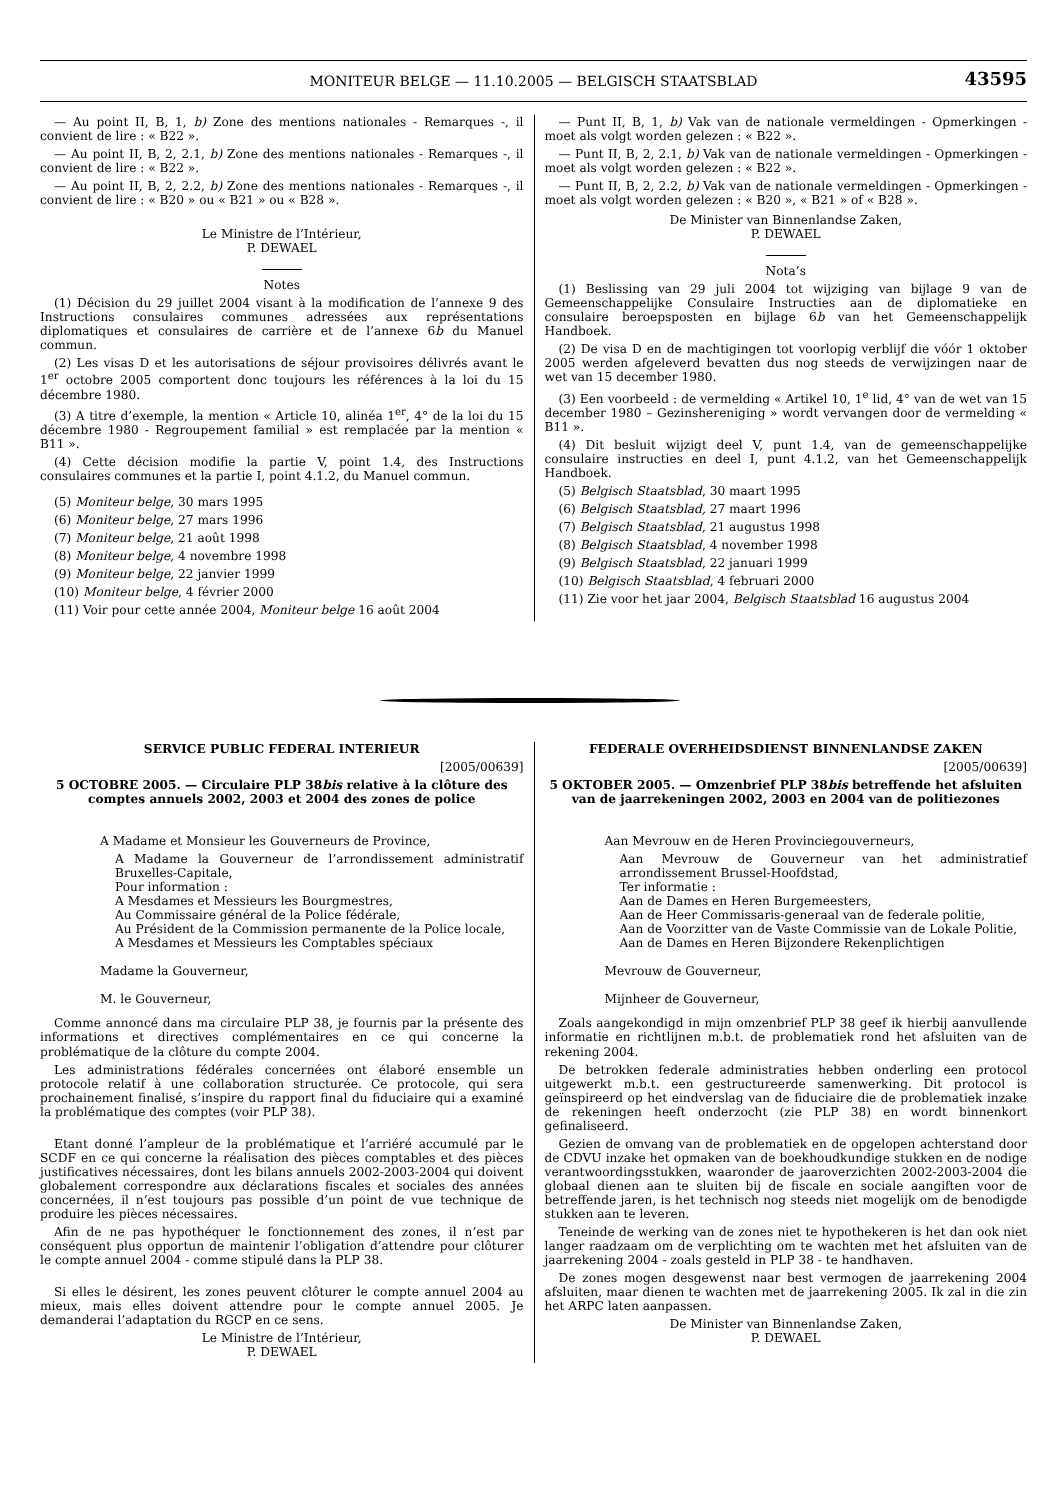MONITEUR BELGE — 11.10.2005 — BELGISCH STAATSBLAD
43595
— Au point II, B, 1, b) Zone des mentions nationales - Remarques -, il convient de lire : « B22 ».
— Au point II, B, 2, 2.1, b) Zone des mentions nationales - Remarques -, il convient de lire : « B22 ».
— Au point II, B, 2, 2.2, b) Zone des mentions nationales - Remarques -, il convient de lire : « B20 » ou « B21 » ou « B28 ».
Le Ministre de l’Intérieur,
P. DEWAEL
Notes
(1) Décision du 29 juillet 2004 visant à la modification de l’annexe 9 des Instructions consulaires communes adressées aux représentations diplomatiques et consulaires de carrière et de l’annexe 6b du Manuel commun.
(2) Les visas D et les autorisations de séjour provisoires délivrés avant le 1<sup>er</sup> octobre 2005 comportent donc toujours les références à la loi du 15 décembre 1980.
(3) A titre d’exemple, la mention « Article 10, alinéa 1<sup>er</sup>, 4° de la loi du 15 décembre 1980 - Regroupement familial » est remplacée par la mention « B11 ».
(4) Cette décision modifie la partie V, point 1.4, des Instructions consulaires communes et la partie I, point 4.1.2, du Manuel commun.
(5) Moniteur belge, 30 mars 1995
(6) Moniteur belge, 27 mars 1996
(7) Moniteur belge, 21 août 1998
(8) Moniteur belge, 4 novembre 1998
(9) Moniteur belge, 22 janvier 1999
(10) Moniteur belge, 4 février 2000
(11) Voir pour cette année 2004, Moniteur belge 16 août 2004
— Punt II, B, 1, b) Vak van de nationale vermeldingen - Opmerkingen - moet als volgt worden gelezen : « B22 ».
— Punt II, B, 2, 2.1, b) Vak van de nationale vermeldingen - Opmerkingen - moet als volgt worden gelezen : « B22 ».
— Punt II, B, 2, 2.2, b) Vak van de nationale vermeldingen - Opmerkingen - moet als volgt worden gelezen : « B20 », « B21 » of « B28 ».
De Minister van Binnenlandse Zaken,
P. DEWAEL
Nota’s
(1) Beslissing van 29 juli 2004 tot wijziging van bijlage 9 van de Gemeenschappelijke Consulaire Instructies aan de diplomatieke en consulaire beroepsposten en bijlage 6b van het Gemeenschappelijk Handboek.
(2) De visa D en de machtigingen tot voorlopig verblijf die vóór 1 oktober 2005 werden afgeleverd bevatten dus nog steeds de verwijzingen naar de wet van 15 december 1980.
(3) Een voorbeeld : de vermelding « Artikel 10, 1<sup>e</sup> lid, 4° van de wet van 15 december 1980 – Gezinshereniging » wordt vervangen door de vermelding « B11 ».
(4) Dit besluit wijzigt deel V, punt 1.4, van de gemeenschappelijke consulaire instructies en deel I, punt 4.1.2, van het Gemeenschappelijk Handboek.
(5) Belgisch Staatsblad, 30 maart 1995
(6) Belgisch Staatsblad, 27 maart 1996
(7) Belgisch Staatsblad, 21 augustus 1998
(8) Belgisch Staatsblad, 4 november 1998
(9) Belgisch Staatsblad, 22 januari 1999
(10) Belgisch Staatsblad, 4 februari 2000
(11) Zie voor het jaar 2004, Belgisch Staatsblad 16 augustus 2004
SERVICE PUBLIC FEDERAL INTERIEUR
[2005/00639]
5 OCTOBRE 2005. — Circulaire PLP 38bis relative à la clôture des comptes annuels 2002, 2003 et 2004 des zones de police
A Madame et Monsieur les Gouverneurs de Province,
A Madame la Gouverneur de l’arrondissement administratif Bruxelles-Capitale,
Pour information :
A Mesdames et Messieurs les Bourgmestres,
Au Commissaire général de la Police fédérale,
Au Président de la Commission permanente de la Police locale,
A Mesdames et Messieurs les Comptables spéciaux
Madame la Gouverneur,
M. le Gouverneur,
Comme annoncé dans ma circulaire PLP 38, je fournis par la présente des informations et directives complémentaires en ce qui concerne la problématique de la clôture du compte 2004.
Les administrations fédérales concernées ont élaboré ensemble un protocole relatif à une collaboration structurée. Ce protocole, qui sera prochainement finalisé, s’inspire du rapport final du fiduciaire qui a examiné la problématique des comptes (voir PLP 38).
Etant donné l’ampleur de la problématique et l’arriéré accumulé par le SCDF en ce qui concerne la réalisation des pièces comptables et des pièces justificatives nécessaires, dont les bilans annuels 2002-2003-2004 qui doivent globalement correspondre aux déclarations fiscales et sociales des années concernées, il n’est toujours pas possible d’un point de vue technique de produire les pièces nécessaires.
Afin de ne pas hypothéquer le fonctionnement des zones, il n’est par conséquent plus opportun de maintenir l’obligation d’attendre pour clôturer le compte annuel 2004 - comme stipulé dans la PLP 38.
Si elles le désirent, les zones peuvent clôturer le compte annuel 2004 au mieux, mais elles doivent attendre pour le compte annuel 2005. Je demanderai l’adaptation du RGCP en ce sens.
Le Ministre de l’Intérieur,
P. DEWAEL
FEDERALE OVERHEIDSDIENST BINNENLANDSE ZAKEN
[2005/00639]
5 OKTOBER 2005. — Omzenbrief PLP 38bis betreffende het afsluiten van de jaarrekeningen 2002, 2003 en 2004 van de politiezones
Aan Mevrouw en de Heren Provinciegouverneurs,
Aan Mevrouw de Gouverneur van het administratief arrondissement Brussel-Hoofdstad,
Ter informatie :
Aan de Dames en Heren Burgemeesters,
Aan de Heer Commissaris-generaal van de federale politie,
Aan de Voorzitter van de Vaste Commissie van de Lokale Politie,
Aan de Dames en Heren Bijzondere Rekenplichtigen
Mevrouw de Gouverneur,
Mijnheer de Gouverneur,
Zoals aangekondigd in mijn omzenbrief PLP 38 geef ik hierbij aanvullende informatie en richtlijnen m.b.t. de problematiek rond het afsluiten van de rekening 2004.
De betrokken federale administraties hebben onderling een protocol uitgewerkt m.b.t. een gestructureerde samenwerking. Dit protocol is geïnspireerd op het eindverslag van de fiduciaire die de problematiek inzake de rekeningen heeft onderzocht (zie PLP 38) en wordt binnenkort gefinaliseerd.
Gezien de omvang van de problematiek en de opgelopen achterstand door de CDVU inzake het opmaken van de boekhoudkundige stukken en de nodige verantwoordingsstukken, waaronder de jaaroverzichten 2002-2003-2004 die globaal dienen aan te sluiten bij de fiscale en sociale aangiften voor de betreffende jaren, is het technisch nog steeds niet mogelijk om de benodigde stukken aan te leveren.
Teneinde de werking van de zones niet te hypothekeren is het dan ook niet langer raadzaam om de verplichting om te wachten met het afsluiten van de jaarrekening 2004 - zoals gesteld in PLP 38 - te handhaven.
De zones mogen desgewenst naar best vermogen de jaarrekening 2004 afsluiten, maar dienen te wachten met de jaarrekening 2005. Ik zal in die zin het ARPC laten aanpassen.
De Minister van Binnenlandse Zaken,
P. DEWAEL